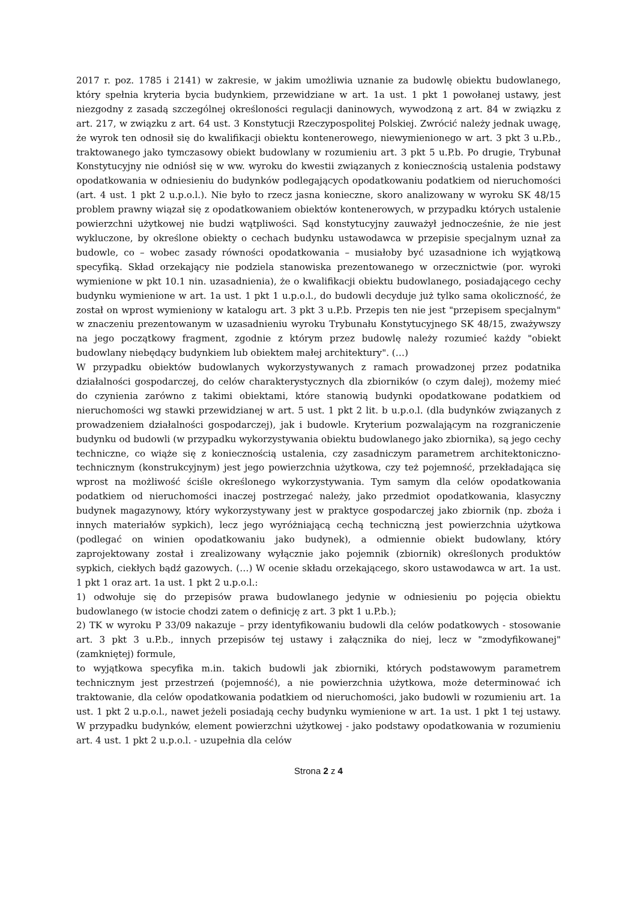2017 r. poz. 1785 i 2141) w zakresie, w jakim umożliwia uznanie za budowlę obiektu budowlanego, który spełnia kryteria bycia budynkiem, przewidziane w art. 1a ust. 1 pkt 1 powołanej ustawy, jest niezgodny z zasadą szczególnej określoności regulacji daninowych, wywodzoną z art. 84 w związku z art. 217, w związku z art. 64 ust. 3 Konstytucji Rzeczypospolitej Polskiej. Zwrócić należy jednak uwagę, że wyrok ten odnosił się do kwalifikacji obiektu kontenerowego, niewymienionego w art. 3 pkt 3 u.P.b., traktowanego jako tymczasowy obiekt budowlany w rozumieniu art. 3 pkt 5 u.P.b. Po drugie, Trybunał Konstytucyjny nie odniósł się w ww. wyroku do kwestii związanych z koniecznością ustalenia podstawy opodatkowania w odniesieniu do budynków podlegających opodatkowaniu podatkiem od nieruchomości (art. 4 ust. 1 pkt 2 u.p.o.l.). Nie było to rzecz jasna konieczne, skoro analizowany w wyroku SK 48/15 problem prawny wiązał się z opodatkowaniem obiektów kontenerowych, w przypadku których ustalenie powierzchni użytkowej nie budzi wątpliwości. Sąd konstytucyjny zauważył jednocześnie, że nie jest wykluczone, by określone obiekty o cechach budynku ustawodawca w przepisie specjalnym uznał za budowle, co – wobec zasady równości opodatkowania – musiałoby być uzasadnione ich wyjątkową specyfiką. Skład orzekający nie podziela stanowiska prezentowanego w orzecznictwie (por. wyroki wymienione w pkt 10.1 nin. uzasadnienia), że o kwalifikacji obiektu budowlanego, posiadającego cechy budynku wymienione w art. 1a ust. 1 pkt 1 u.p.o.l., do budowli decyduje już tylko sama okoliczność, że został on wprost wymieniony w katalogu art. 3 pkt 3 u.P.b. Przepis ten nie jest "przepisem specjalnym" w znaczeniu prezentowanym w uzasadnieniu wyroku Trybunału Konstytucyjnego SK 48/15, zważywszy na jego początkowy fragment, zgodnie z którym przez budowlę należy rozumieć każdy "obiekt budowlany niebędący budynkiem lub obiektem małej architektury". (…)
W przypadku obiektów budowlanych wykorzystywanych z ramach prowadzonej przez podatnika działalności gospodarczej, do celów charakterystycznych dla zbiorników (o czym dalej), możemy mieć do czynienia zarówno z takimi obiektami, które stanowią budynki opodatkowane podatkiem od nieruchomości wg stawki przewidzianej w art. 5 ust. 1 pkt 2 lit. b u.p.o.l. (dla budynków związanych z prowadzeniem działalności gospodarczej), jak i budowle. Kryterium pozwalającym na rozgraniczenie budynku od budowli (w przypadku wykorzystywania obiektu budowlanego jako zbiornika), są jego cechy techniczne, co wiąże się z koniecznością ustalenia, czy zasadniczym parametrem architektoniczno-technicznym (konstrukcyjnym) jest jego powierzchnia użytkowa, czy też pojemność, przekładająca się wprost na możliwość ściśle określonego wykorzystywania. Tym samym dla celów opodatkowania podatkiem od nieruchomości inaczej postrzegać należy, jako przedmiot opodatkowania, klasyczny budynek magazynowy, który wykorzystywany jest w praktyce gospodarczej jako zbiornik (np. zboża i innych materiałów sypkich), lecz jego wyróżniającą cechą techniczną jest powierzchnia użytkowa (podlegać on winien opodatkowaniu jako budynek), a odmiennie obiekt budowlany, który zaprojektowany został i zrealizowany wyłącznie jako pojemnik (zbiornik) określonych produktów sypkich, ciekłych bądź gazowych. (…) W ocenie składu orzekającego, skoro ustawodawca w art. 1a ust. 1 pkt 1 oraz art. 1a ust. 1 pkt 2 u.p.o.l.:
1) odwołuje się do przepisów prawa budowlanego jedynie w odniesieniu po pojęcia obiektu budowlanego (w istocie chodzi zatem o definicję z art. 3 pkt 1 u.P.b.);
2) TK w wyroku P 33/09 nakazuje – przy identyfikowaniu budowli dla celów podatkowych - stosowanie art. 3 pkt 3 u.P.b., innych przepisów tej ustawy i załącznika do niej, lecz w "zmodyfikowanej" (zamkniętej) formule,
to wyjątkowa specyfika m.in. takich budowli jak zbiorniki, których podstawowym parametrem technicznym jest przestrzeń (pojemność), a nie powierzchnia użytkowa, może determinować ich traktowanie, dla celów opodatkowania podatkiem od nieruchomości, jako budowli w rozumieniu art. 1a ust. 1 pkt 2 u.p.o.l., nawet jeżeli posiadają cechy budynku wymienione w art. 1a ust. 1 pkt 1 tej ustawy. W przypadku budynków, element powierzchni użytkowej - jako podstawy opodatkowania w rozumieniu art. 4 ust. 1 pkt 2 u.p.o.l. - uzupełnia dla celów
Strona 2 z 4